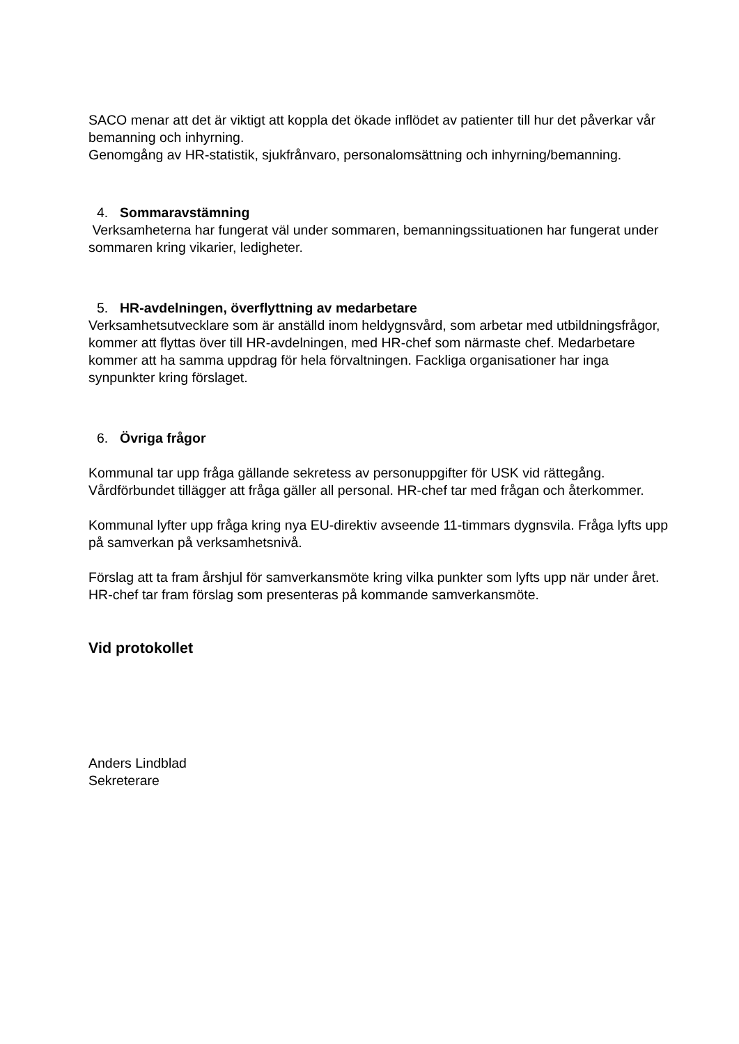SACO menar att det är viktigt att koppla det ökade inflödet av patienter till hur det påverkar vår bemanning och inhyrning.
Genomgång av HR-statistik, sjukfrånvaro, personalomsättning och inhyrning/bemanning.
4. Sommaravstämning
Verksamheterna har fungerat väl under sommaren, bemanningssituationen har fungerat under sommaren kring vikarier, ledigheter.
5. HR-avdelningen, överflyttning av medarbetare
Verksamhetsutvecklare som är anställd inom heldygnsvård, som arbetar med utbildningsfrågor, kommer att flyttas över till HR-avdelningen, med HR-chef som närmaste chef. Medarbetare kommer att ha samma uppdrag för hela förvaltningen. Fackliga organisationer har inga synpunkter kring förslaget.
6. Övriga frågor
Kommunal tar upp fråga gällande sekretess av personuppgifter för USK vid rättegång. Vårdförbundet tillägger att fråga gäller all personal. HR-chef tar med frågan och återkommer.
Kommunal lyfter upp fråga kring nya EU-direktiv avseende 11-timmars dygnsvila. Fråga lyfts upp på samverkan på verksamhetsnivå.
Förslag att ta fram årshjul för samverkansmöte kring vilka punkter som lyfts upp när under året. HR-chef tar fram förslag som presenteras på kommande samverkansmöte.
Vid protokollet
Anders Lindblad
Sekreterare